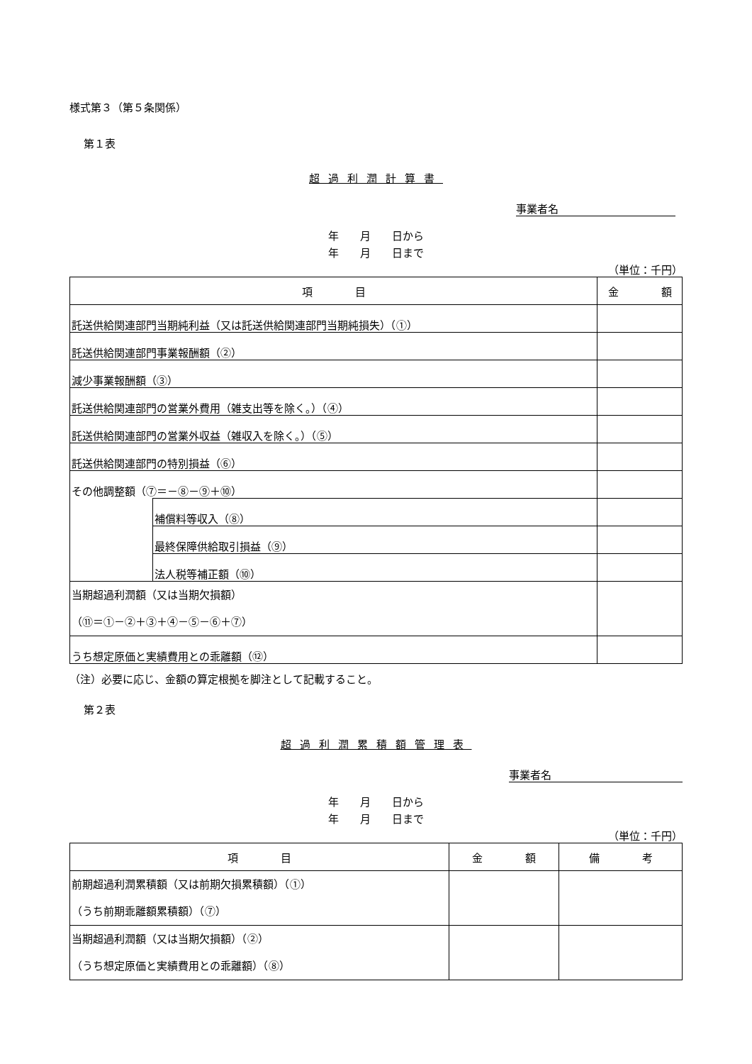様式第３（第５条関係）
第１表
超過利潤計算書
事業者名
年　　月　　日から
年　　月　　日まで
（単位：千円）
| 項 目 | | 金 額 |
| --- | --- | --- |
| 託送供給関連部門当期純利益（又は託送供給関連部門当期純損失）（①） | | |
| 託送供給関連部門事業報酬額（②） | | |
| 減少事業報酬額（③） | | |
| 託送供給関連部門の営業外費用（雑支出等を除く。）（④） | | |
| 託送供給関連部門の営業外収益（雑収入を除く。）（⑤） | | |
| 託送供給関連部門の特別損益（⑥） | | |
| その他調整額（⑦＝－⑧－⑨＋⑩） | | |
| | 補償料等収入（⑧） | |
| | 最終保障供給取引損益（⑨） | |
| | 法人税等補正額（⑩） | |
| 当期超過利潤額（又は当期欠損額） （⑪＝①－②＋③＋④－⑤－⑥＋⑦） | | |
| うち想定原価と実績費用との乖離額（⑫） | | |
（注）必要に応じ、金額の算定根拠を脚注として記載すること。
第２表
超過利潤累積額管理表
事業者名
年　　月　　日から
年　　月　　日まで
（単位：千円）
| 項 目 | 金 額 | 備 考 |
| --- | --- | --- |
| 前期超過利潤累積額（又は前期欠損累積額）（①） （うち前期乖離額累積額）（⑦） | | |
| 当期超過利潤額（又は当期欠損額）（②） （うち想定原価と実績費用との乖離額）（⑧） | | |